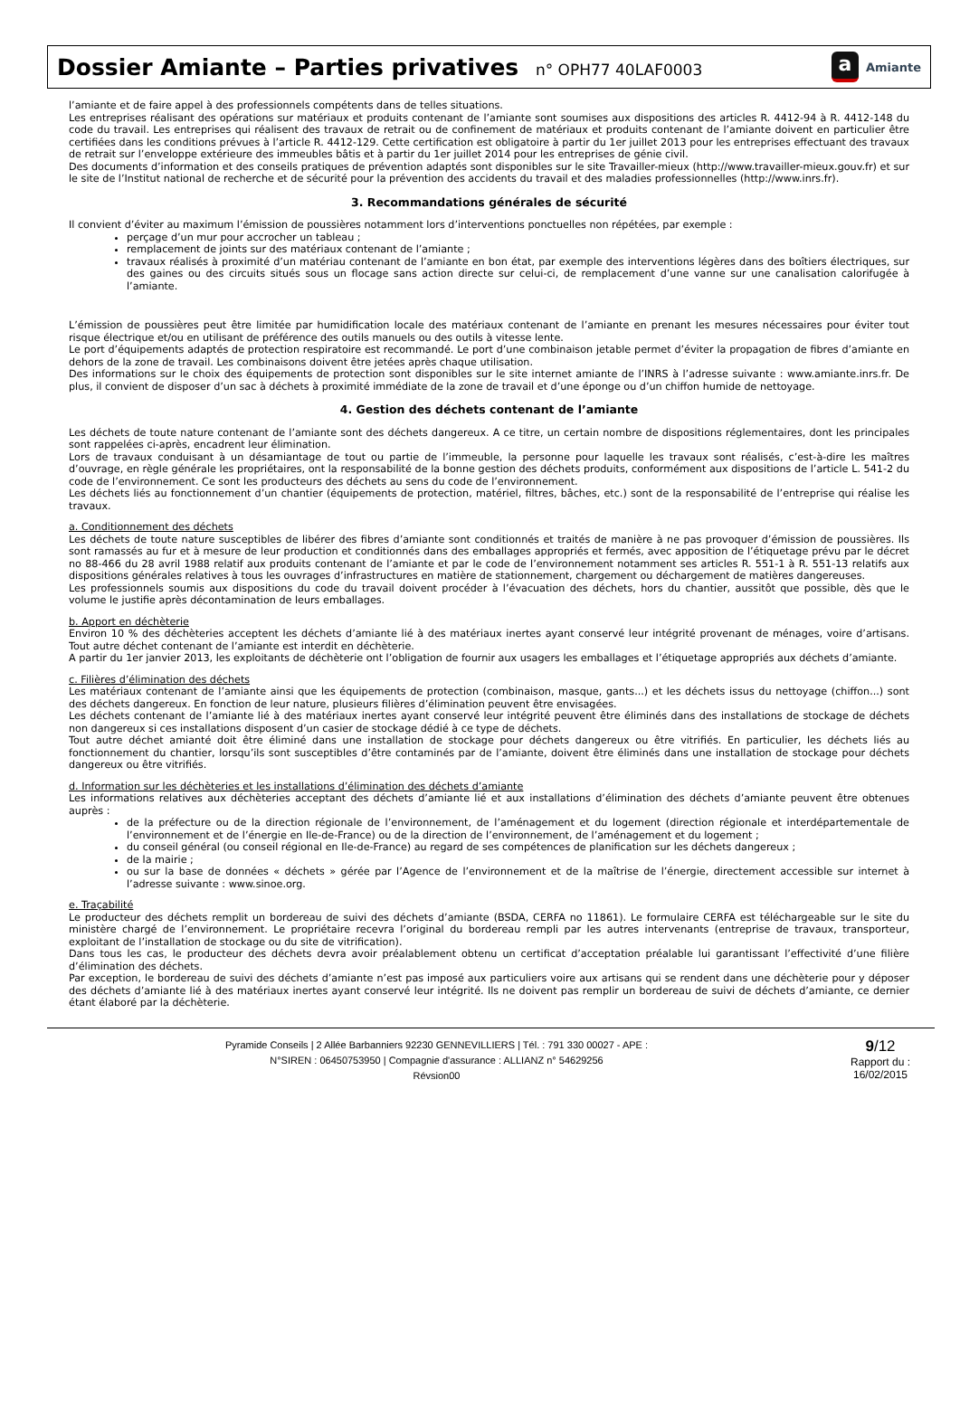Dossier Amiante – Parties privatives n° OPH77 40LAF0003
a Amiante
l’amiante et de faire appel à des professionnels compétents dans de telles situations.
Les entreprises réalisant des opérations sur matériaux et produits contenant de l’amiante sont soumises aux dispositions des articles R. 4412-94 à R. 4412-148 du code du travail. Les entreprises qui réalisent des travaux de retrait ou de confinement de matériaux et produits contenant de l’amiante doivent en particulier être certifiées dans les conditions prévues à l’article R. 4412-129. Cette certification est obligatoire à partir du 1er juillet 2013 pour les entreprises effectuant des travaux de retrait sur l’enveloppe extérieure des immeubles bâtis et à partir du 1er juillet 2014 pour les entreprises de génie civil.
Des documents d’information et des conseils pratiques de prévention adaptés sont disponibles sur le site Travailler-mieux (http://www.travailler-mieux.gouv.fr) et sur le site de l’Institut national de recherche et de sécurité pour la prévention des accidents du travail et des maladies professionnelles (http://www.inrs.fr).
3. Recommandations générales de sécurité
Il convient d’éviter au maximum l’émission de poussières notamment lors d’interventions ponctuelles non répétées, par exemple :
perçage d’un mur pour accrocher un tableau ;
remplacement de joints sur des matériaux contenant de l’amiante ;
travaux réalisés à proximité d’un matériau contenant de l’amiante en bon état, par exemple des interventions légères dans des boîtiers électriques, sur des gaines ou des circuits situés sous un flocage sans action directe sur celui-ci, de remplacement d’une vanne sur une canalisation calorifugée à l’amiante.
L’émission de poussières peut être limitée par humidification locale des matériaux contenant de l’amiante en prenant les mesures nécessaires pour éviter tout risque électrique et/ou en utilisant de préférence des outils manuels ou des outils à vitesse lente.
Le port d’équipements adaptés de protection respiratoire est recommandé. Le port d’une combinaison jetable permet d’éviter la propagation de fibres d’amiante en dehors de la zone de travail. Les combinaisons doivent être jetées après chaque utilisation.
Des informations sur le choix des équipements de protection sont disponibles sur le site internet amiante de l’INRS à l’adresse suivante : www.amiante.inrs.fr. De plus, il convient de disposer d’un sac à déchets à proximité immédiate de la zone de travail et d’une éponge ou d’un chiffon humide de nettoyage.
4. Gestion des déchets contenant de l’amiante
Les déchets de toute nature contenant de l’amiante sont des déchets dangereux. A ce titre, un certain nombre de dispositions réglementaires, dont les principales sont rappelées ci-après, encadrent leur élimination.
Lors de travaux conduisant à un désamiantage de tout ou partie de l’immeuble, la personne pour laquelle les travaux sont réalisés, c’est-à-dire les maîtres d’ouvrage, en règle générale les propriétaires, ont la responsabilité de la bonne gestion des déchets produits, conformément aux dispositions de l’article L. 541-2 du code de l’environnement. Ce sont les producteurs des déchets au sens du code de l’environnement.
Les déchets liés au fonctionnement d’un chantier (équipements de protection, matériel, filtres, bâches, etc.) sont de la responsabilité de l’entreprise qui réalise les travaux.
a. Conditionnement des déchets
Les déchets de toute nature susceptibles de libérer des fibres d’amiante sont conditionnés et traités de manière à ne pas provoquer d’émission de poussières. Ils sont ramassés au fur et à mesure de leur production et conditionnés dans des emballages appropriés et fermés, avec apposition de l’étiquetage prévu par le décret no 88-466 du 28 avril 1988 relatif aux produits contenant de l’amiante et par le code de l’environnement notamment ses articles R. 551-1 à R. 551-13 relatifs aux dispositions générales relatives à tous les ouvrages d’infrastructures en matière de stationnement, chargement ou déchargement de matières dangereuses.
Les professionnels soumis aux dispositions du code du travail doivent procéder à l’évacuation des déchets, hors du chantier, aussitôt que possible, dès que le volume le justifie après décontamination de leurs emballages.
b. Apport en déchèterie
Environ 10 % des déchèteries acceptent les déchets d’amiante lié à des matériaux inertes ayant conservé leur intégrité provenant de ménages, voire d’artisans. Tout autre déchet contenant de l’amiante est interdit en déchèterie.
A partir du 1er janvier 2013, les exploitants de déchèterie ont l’obligation de fournir aux usagers les emballages et l’étiquetage appropriés aux déchets d’amiante.
c. Filières d’élimination des déchets
Les matériaux contenant de l’amiante ainsi que les équipements de protection (combinaison, masque, gants...) et les déchets issus du nettoyage (chiffon...) sont des déchets dangereux. En fonction de leur nature, plusieurs filières d’élimination peuvent être envisagées.
Les déchets contenant de l’amiante lié à des matériaux inertes ayant conservé leur intégrité peuvent être éliminés dans des installations de stockage de déchets non dangereux si ces installations disposent d’un casier de stockage dédié à ce type de déchets.
Tout autre déchet amianté doit être éliminé dans une installation de stockage pour déchets dangereux ou être vitrifiés. En particulier, les déchets liés au fonctionnement du chantier, lorsqu’ils sont susceptibles d’être contaminés par de l’amiante, doivent être éliminés dans une installation de stockage pour déchets dangereux ou être vitrifiés.
d. Information sur les déchèteries et les installations d’élimination des déchets d’amiante
Les informations relatives aux déchèteries acceptant des déchets d’amiante lié et aux installations d’élimination des déchets d’amiante peuvent être obtenues auprès :
de la préfecture ou de la direction régionale de l’environnement, de l’aménagement et du logement (direction régionale et interdépartementale de l’environnement et de l’énergie en Ile-de-France) ou de la direction de l’environnement, de l’aménagement et du logement ;
du conseil général (ou conseil régional en Ile-de-France) au regard de ses compétences de planification sur les déchets dangereux ;
de la mairie ;
ou sur la base de données « déchets » gérée par l’Agence de l’environnement et de la maîtrise de l’énergie, directement accessible sur internet à l’adresse suivante : www.sinoe.org.
e. Traçabilité
Le producteur des déchets remplit un bordereau de suivi des déchets d’amiante (BSDA, CERFA no 11861). Le formulaire CERFA est téléchargeable sur le site du ministère chargé de l’environnement. Le propriétaire recevra l’original du bordereau rempli par les autres intervenants (entreprise de travaux, transporteur, exploitant de l’installation de stockage ou du site de vitrification).
Dans tous les cas, le producteur des déchets devra avoir préalablement obtenu un certificat d’acceptation préalable lui garantissant l’effectivité d’une filière d’élimination des déchets.
Par exception, le bordereau de suivi des déchets d’amiante n’est pas imposé aux particuliers voire aux artisans qui se rendent dans une déchèterie pour y déposer des déchets d’amiante lié à des matériaux inertes ayant conservé leur intégrité. Ils ne doivent pas remplir un bordereau de suivi de déchets d’amiante, ce dernier étant élaboré par la déchèterie.
Pyramide Conseils | 2 Allée Barbanniers 92230 GENNEVILLIERS | Tél. : 791 330 00027 - APE :
N°SIREN : 06450753950 | Compagnie d'assurance : ALLIANZ n° 54629256
Révsion00
9/12
Rapport du :
16/02/2015